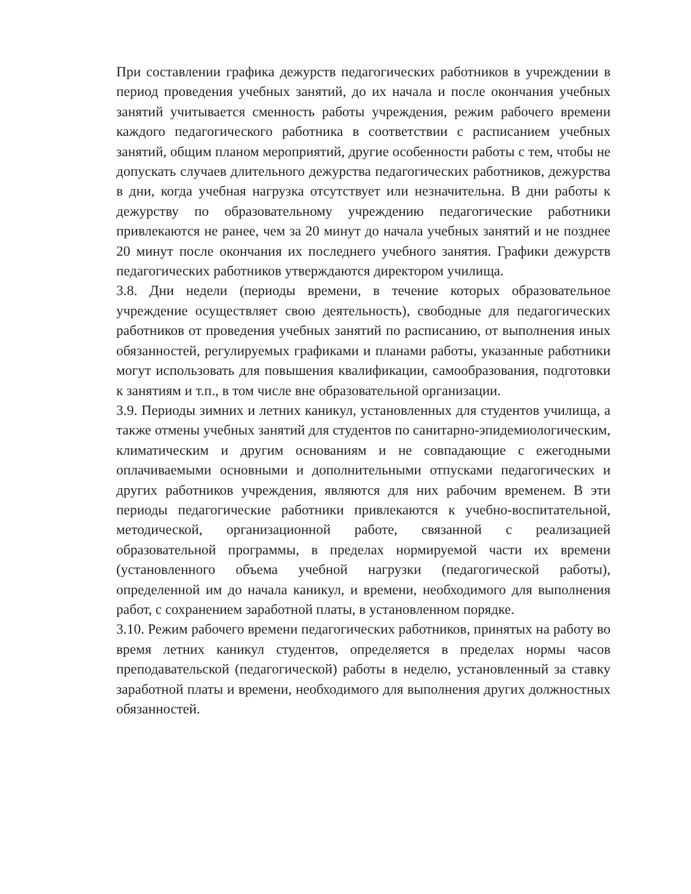При составлении графика дежурств педагогических работников в учреждении в период проведения учебных занятий, до их начала и после окончания учебных занятий учитывается сменность работы учреждения, режим рабочего времени каждого педагогического работника в соответствии с расписанием учебных занятий, общим планом мероприятий, другие особенности работы с тем, чтобы не допускать случаев длительного дежурства педагогических работников, дежурства в дни, когда учебная нагрузка отсутствует или незначительна. В дни работы к дежурству по образовательному учреждению педагогические работники привлекаются не ранее, чем за 20 минут до начала учебных занятий и не позднее 20 минут после окончания их последнего учебного занятия. Графики дежурств педагогических работников утверждаются директором училища.
3.8. Дни недели (периоды времени, в течение которых образовательное учреждение осуществляет свою деятельность), свободные для педагогических работников от проведения учебных занятий по расписанию, от выполнения иных обязанностей, регулируемых графиками и планами работы, указанные работники могут использовать для повышения квалификации, самообразования, подготовки к занятиям и т.п., в том числе вне образовательной организации.
3.9. Периоды зимних и летних каникул, установленных для студентов училища, а также отмены учебных занятий для студентов по санитарно-эпидемиологическим, климатическим и другим основаниям и не совпадающие с ежегодными оплачиваемыми основными и дополнительными отпусками педагогических и других работников учреждения, являются для них рабочим временем. В эти периоды педагогические работники привлекаются к учебно-воспитательной, методической, организационной работе, связанной с реализацией образовательной программы, в пределах нормируемой части их времени (установленного объема учебной нагрузки (педагогической работы), определенной им до начала каникул, и времени, необходимого для выполнения работ, с сохранением заработной платы, в установленном порядке.
3.10. Режим рабочего времени педагогических работников, принятых на работу во время летних каникул студентов, определяется в пределах нормы часов преподавательской (педагогической) работы в неделю, установленный за ставку заработной платы и времени, необходимого для выполнения других должностных обязанностей.